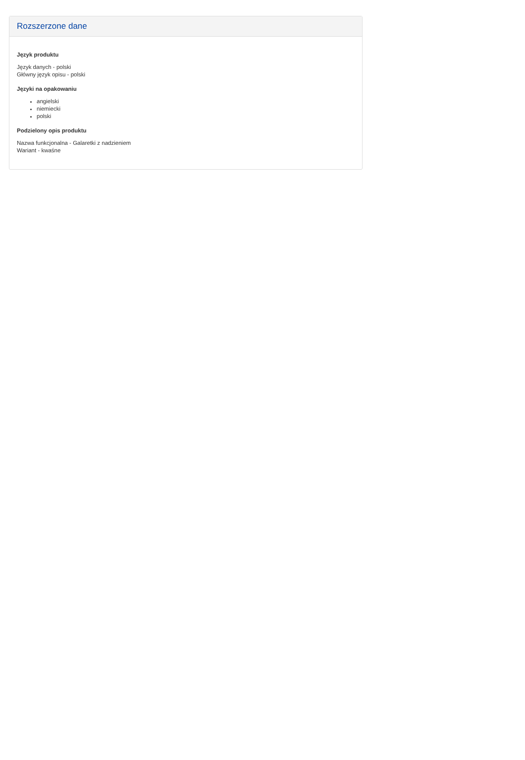Rozszerzone dane
Język produktu
Język danych - polski
Główny język opisu - polski
Języki na opakowaniu
angielski
niemiecki
polski
Podzielony opis produktu
Nazwa funkcjonalna - Galaretki z nadzieniem
Wariant - kwaśne